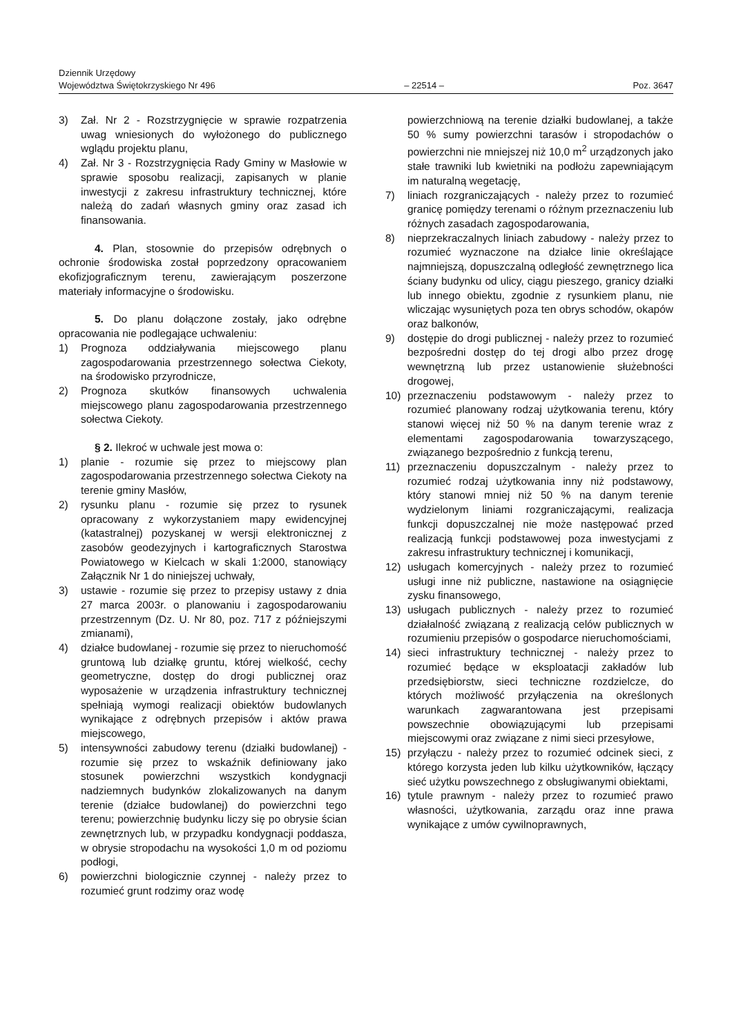Dziennik Urzędowy
Województwa Świętokrzyskiego Nr 496
– 22514 –
Poz. 3647
3) Zał. Nr 2 - Rozstrzygnięcie w sprawie rozpatrzenia uwag wniesionych do wyłożonego do publicznego wglądu projektu planu,
4) Zał. Nr 3 - Rozstrzygnięcia Rady Gminy w Masłowie w sprawie sposobu realizacji, zapisanych w planie inwestycji z zakresu infrastruktury technicznej, które należą do zadań własnych gminy oraz zasad ich finansowania.
4. Plan, stosownie do przepisów odrębnych o ochronie środowiska został poprzedzony opracowaniem ekofizjograficznym terenu, zawierającym poszerzone materiały informacyjne o środowisku.
5. Do planu dołączone zostały, jako odrębne opracowania nie podlegające uchwaleniu:
1) Prognoza oddziaływania miejscowego planu zagospodarowania przestrzennego sołectwa Ciekoty, na środowisko przyrodnicze,
2) Prognoza skutków finansowych uchwalenia miejscowego planu zagospodarowania przestrzennego sołectwa Ciekoty.
§ 2. Ilekroć w uchwale jest mowa o:
1) planie - rozumie się przez to miejscowy plan zagospodarowania przestrzennego sołectwa Ciekoty na terenie gminy Masłów,
2) rysunku planu - rozumie się przez to rysunek opracowany z wykorzystaniem mapy ewidencyjnej (katastralnej) pozyskanej w wersji elektronicznej z zasobów geodezyjnych i kartograficznych Starostwa Powiatowego w Kielcach w skali 1:2000, stanowiący Załącznik Nr 1 do niniejszej uchwały,
3) ustawie - rozumie się przez to przepisy ustawy z dnia 27 marca 2003r. o planowaniu i zagospodarowaniu przestrzennym (Dz. U. Nr 80, poz. 717 z późniejszymi zmianami),
4) działce budowlanej - rozumie się przez to nieruchomość gruntową lub działkę gruntu, której wielkość, cechy geometryczne, dostęp do drogi publicznej oraz wyposażenie w urządzenia infrastruktury technicznej spełniają wymogi realizacji obiektów budowlanych wynikające z odrębnych przepisów i aktów prawa miejscowego,
5) intensywności zabudowy terenu (działki budowlanej) - rozumie się przez to wskaźnik definiowany jako stosunek powierzchni wszystkich kondygnacji nadziemnych budynków zlokalizowanych na danym terenie (działce budowlanej) do powierzchni tego terenu; powierzchnię budynku liczy się po obrysie ścian zewnętrznych lub, w przypadku kondygnacji poddasza, w obrysie stropodachu na wysokości 1,0 m od poziomu podłogi,
6) powierzchni biologicznie czynnej - należy przez to rozumieć grunt rodzimy oraz wodę
powierzchniową na terenie działki budowlanej, a także 50 % sumy powierzchni tarasów i stropodachów o powierzchni nie mniejszej niż 10,0 m<sup>2</sup> urządzonych jako stałe trawniki lub kwietniki na podłożu zapewniającym im naturalną wegetację,
7) liniach rozgraniczających - należy przez to rozumieć granicę pomiędzy terenami o różnym przeznaczeniu lub różnych zasadach zagospodarowania,
8) nieprzekraczalnych liniach zabudowy - należy przez to rozumieć wyznaczone na działce linie określające najmniejszą, dopuszczalną odległość zewnętrznego lica ściany budynku od ulicy, ciągu pieszego, granicy działki lub innego obiektu, zgodnie z rysunkiem planu, nie wliczając wysuniętych poza ten obrys schodów, okapów oraz balkonów,
9) dostępie do drogi publicznej - należy przez to rozumieć bezpośredni dostęp do tej drogi albo przez drogę wewnętrzną lub przez ustanowienie służebności drogowej,
10) przeznaczeniu podstawowym - należy przez to rozumieć planowany rodzaj użytkowania terenu, który stanowi więcej niż 50 % na danym terenie wraz z elementami zagospodarowania towarzyszącego, związanego bezpośrednio z funkcją terenu,
11) przeznaczeniu dopuszczalnym - należy przez to rozumieć rodzaj użytkowania inny niż podstawowy, który stanowi mniej niż 50 % na danym terenie wydzielonym liniami rozgraniczającymi, realizacja funkcji dopuszczalnej nie może następować przed realizacją funkcji podstawowej poza inwestycjami z zakresu infrastruktury technicznej i komunikacji,
12) usługach komercyjnych - należy przez to rozumieć usługi inne niż publiczne, nastawione na osiągnięcie zysku finansowego,
13) usługach publicznych - należy przez to rozumieć działalność związaną z realizacją celów publicznych w rozumieniu przepisów o gospodarce nieruchomościami,
14) sieci infrastruktury technicznej - należy przez to rozumieć będące w eksploatacji zakładów lub przedsiębiorstw, sieci techniczne rozdzielcze, do których możliwość przyłączenia na określonych warunkach zagwarantowana jest przepisami powszechnie obowiązującymi lub przepisami miejscowymi oraz związane z nimi sieci przesyłowe,
15) przyłączu - należy przez to rozumieć odcinek sieci, z którego korzysta jeden lub kilku użytkowników, łączący sieć użytku powszechnego z obsługiwanymi obiektami,
16) tytule prawnym - należy przez to rozumieć prawo własności, użytkowania, zarządu oraz inne prawa wynikające z umów cywilnoprawnych,